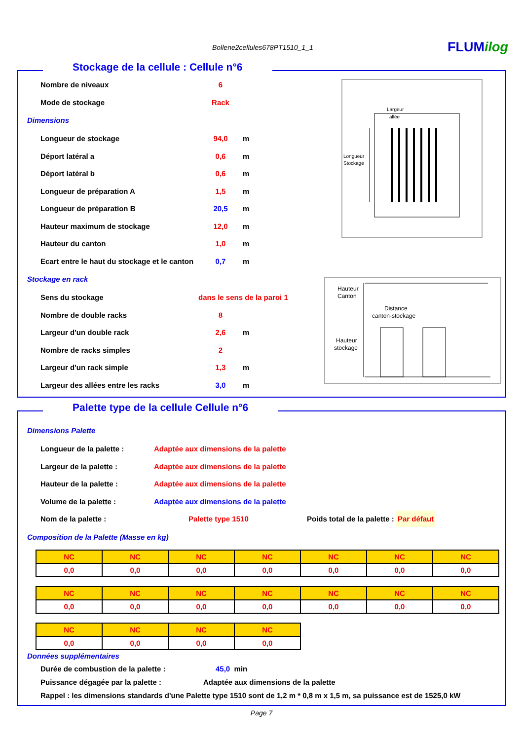Bollene2cellules678PT1510_1_1 FLUMilog
Stockage de la cellule : Cellule n°6
Largeur
allée
Longueur
Stockage
Hauteur
Canton
Distance
canton-stockage
Hauteur
stockage
Nombre de niveaux 6
Mode de stockage Rack
Dimensions
Longueur de stockage 94,0 m
Déport latéral a 0,6 m
Déport latéral b 0,6 m
Longueur de préparation A 1,5 m
Longueur de préparation B 20,5 m
Hauteur maximum de stockage 12,0 m
Hauteur du canton 1,0 m
Ecart entre le haut du stockage et le canton 0,7 m
Stockage en rack
Sens du stockage dans le sens de la paroi 1
Nombre de double racks 8
Largeur d'un double rack 2,6 m
Nombre de racks simples 2
Largeur d'un rack simple 1,3 m
Largeur des allées entre les racks 3,0 m
Palette type de la cellule Cellule n°6
Dimensions Palette
Longueur de la palette : Adaptée aux dimensions de la palette
Largeur de la palette : Adaptée aux dimensions de la palette
Hauteur de la palette : Adaptée aux dimensions de la palette
Volume de la palette : Adaptée aux dimensions de la palette
Nom de la palette : Palette type 1510 Poids total de la palette : Par défaut
Composition de la Palette (Masse en kg)
| NC | NC | NC | NC | NC | NC | NC |
| 0,0 | 0,0 | 0,0 | 0,0 | 0,0 | 0,0 | 0,0 |
| NC | NC | NC | NC | NC | NC | NC |
| 0,0 | 0,0 | 0,0 | 0,0 | 0,0 | 0,0 | 0,0 |
| NC | NC | NC | NC |
| 0,0 | 0,0 | 0,0 | 0,0 |
Données supplémentaires
Durée de combustion de la palette : 45,0 min
Puissance dégagée par la palette : Adaptée aux dimensions de la palette
Rappel : les dimensions standards d'une Palette type 1510 sont de 1,2 m * 0,8 m x 1,5 m, sa puissance est de 1525,0 kW
Page 7